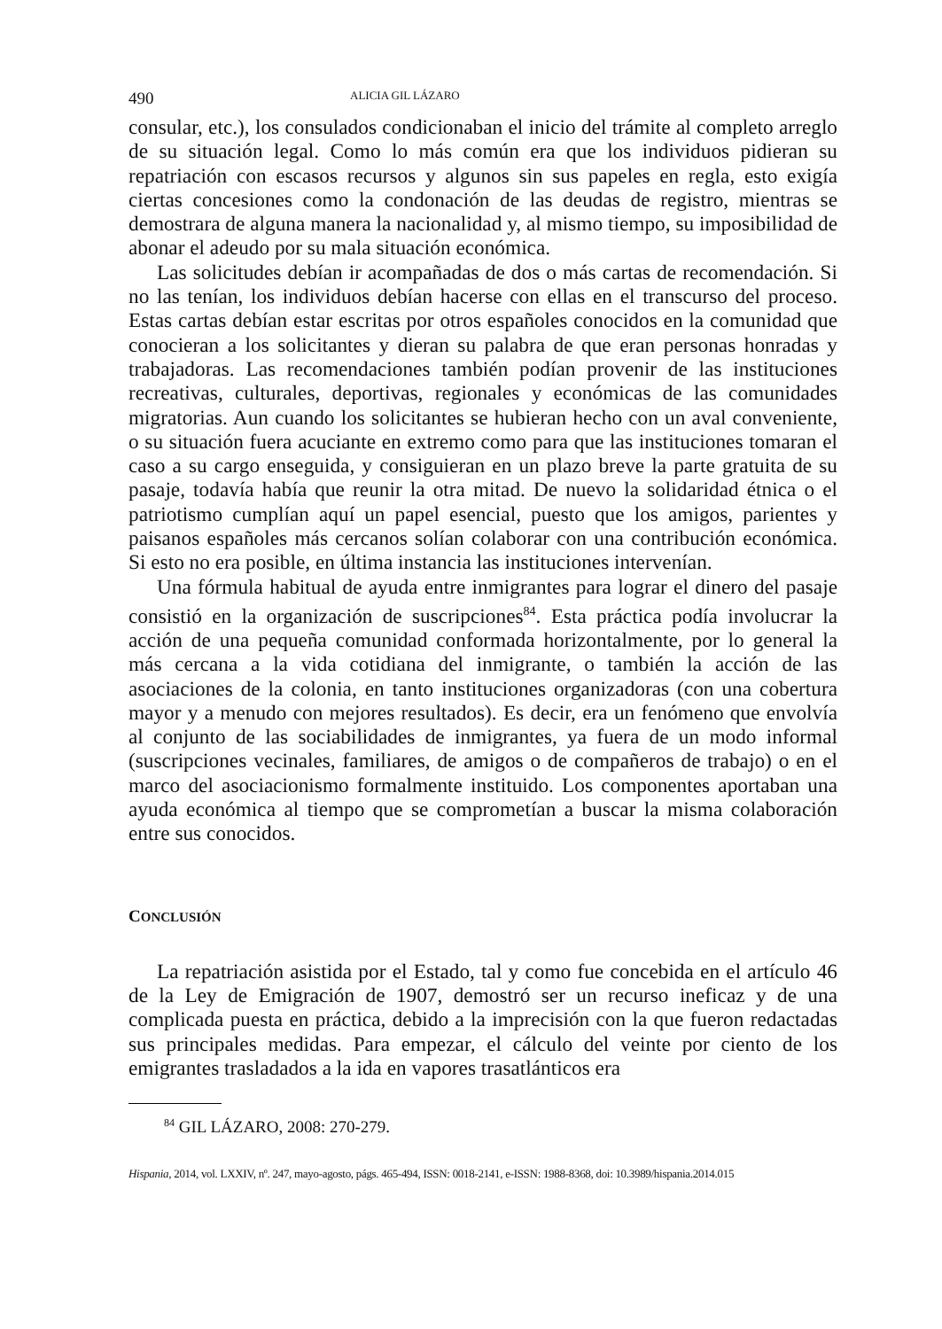490 ALICIA GIL LÁZARO
consular, etc.), los consulados condicionaban el inicio del trámite al completo arreglo de su situación legal. Como lo más común era que los individuos pidieran su repatriación con escasos recursos y algunos sin sus papeles en regla, esto exigía ciertas concesiones como la condonación de las deudas de registro, mientras se demostrara de alguna manera la nacionalidad y, al mismo tiempo, su imposibilidad de abonar el adeudo por su mala situación económica.
Las solicitudes debían ir acompañadas de dos o más cartas de recomendación. Si no las tenían, los individuos debían hacerse con ellas en el transcurso del proceso. Estas cartas debían estar escritas por otros españoles conocidos en la comunidad que conocieran a los solicitantes y dieran su palabra de que eran personas honradas y trabajadoras. Las recomendaciones también podían provenir de las instituciones recreativas, culturales, deportivas, regionales y económicas de las comunidades migratorias. Aun cuando los solicitantes se hubieran hecho con un aval conveniente, o su situación fuera acuciante en extremo como para que las instituciones tomaran el caso a su cargo enseguida, y consiguieran en un plazo breve la parte gratuita de su pasaje, todavía había que reunir la otra mitad. De nuevo la solidaridad étnica o el patriotismo cumplían aquí un papel esencial, puesto que los amigos, parientes y paisanos españoles más cercanos solían colaborar con una contribución económica. Si esto no era posible, en última instancia las instituciones intervenían.
Una fórmula habitual de ayuda entre inmigrantes para lograr el dinero del pasaje consistió en la organización de suscripciones<sup>84</sup>. Esta práctica podía involucrar la acción de una pequeña comunidad conformada horizontalmente, por lo general la más cercana a la vida cotidiana del inmigrante, o también la acción de las asociaciones de la colonia, en tanto instituciones organizadoras (con una cobertura mayor y a menudo con mejores resultados). Es decir, era un fenómeno que envolvía al conjunto de las sociabilidades de inmigrantes, ya fuera de un modo informal (suscripciones vecinales, familiares, de amigos o de compañeros de trabajo) o en el marco del asociacionismo formalmente instituido. Los componentes aportaban una ayuda económica al tiempo que se comprometían a buscar la misma colaboración entre sus conocidos.
CONCLUSIÓN
La repatriación asistida por el Estado, tal y como fue concebida en el artículo 46 de la Ley de Emigración de 1907, demostró ser un recurso ineficaz y de una complicada puesta en práctica, debido a la imprecisión con la que fueron redactadas sus principales medidas. Para empezar, el cálculo del veinte por ciento de los emigrantes trasladados a la ida en vapores trasatlánticos era
<sup>84</sup> GIL LÁZARO, 2008: 270-279.
Hispania, 2014, vol. LXXIV, nº. 247, mayo-agosto, págs. 465-494, ISSN: 0018-2141, e-ISSN: 1988-8368, doi: 10.3989/hispania.2014.015